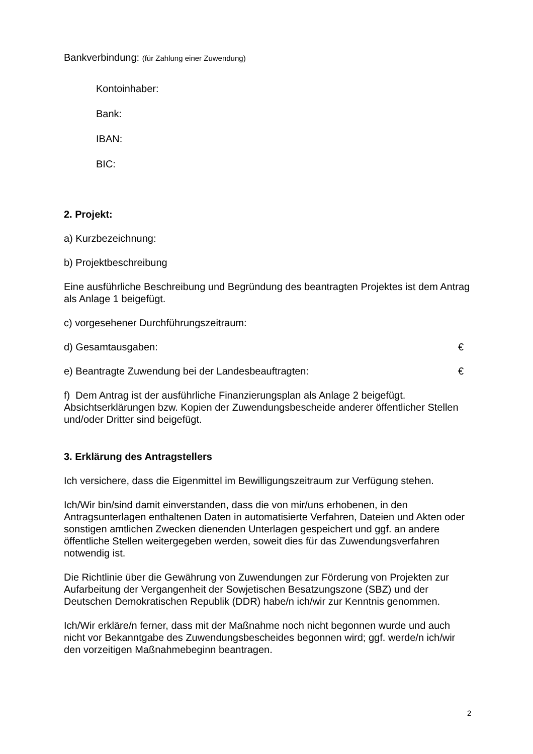Bankverbindung: (für Zahlung einer Zuwendung)
Kontoinhaber:
Bank:
IBAN:
BIC:
2. Projekt:
a) Kurzbezeichnung:
b) Projektbeschreibung
Eine ausführliche Beschreibung und Begründung des beantragten Projektes ist dem Antrag als Anlage 1 beigefügt.
c) vorgesehener Durchführungszeitraum:
d) Gesamtausgaben: €
e) Beantragte Zuwendung bei der Landesbeauftragten: €
f) Dem Antrag ist der ausführliche Finanzierungsplan als Anlage 2 beigefügt. Absichtserklärungen bzw. Kopien der Zuwendungsbescheide anderer öffentlicher Stellen und/oder Dritter sind beigefügt.
3. Erklärung des Antragstellers
Ich versichere, dass die Eigenmittel im Bewilligungszeitraum zur Verfügung stehen.
Ich/Wir bin/sind damit einverstanden, dass die von mir/uns erhobenen, in den Antragsunterlagen enthaltenen Daten in automatisierte Verfahren, Dateien und Akten oder sonstigen amtlichen Zwecken dienenden Unterlagen gespeichert und ggf. an andere öffentliche Stellen weitergegeben werden, soweit dies für das Zuwendungsverfahren notwendig ist.
Die Richtlinie über die Gewährung von Zuwendungen zur Förderung von Projekten zur Aufarbeitung der Vergangenheit der Sowjetischen Besatzungszone (SBZ) und der Deutschen Demokratischen Republik (DDR) habe/n ich/wir zur Kenntnis genommen.
Ich/Wir erkläre/n ferner, dass mit der Maßnahme noch nicht begonnen wurde und auch nicht vor Bekanntgabe des Zuwendungsbescheides begonnen wird; ggf. werde/n ich/wir den vorzeitigen Maßnahmebeginn beantragen.
2